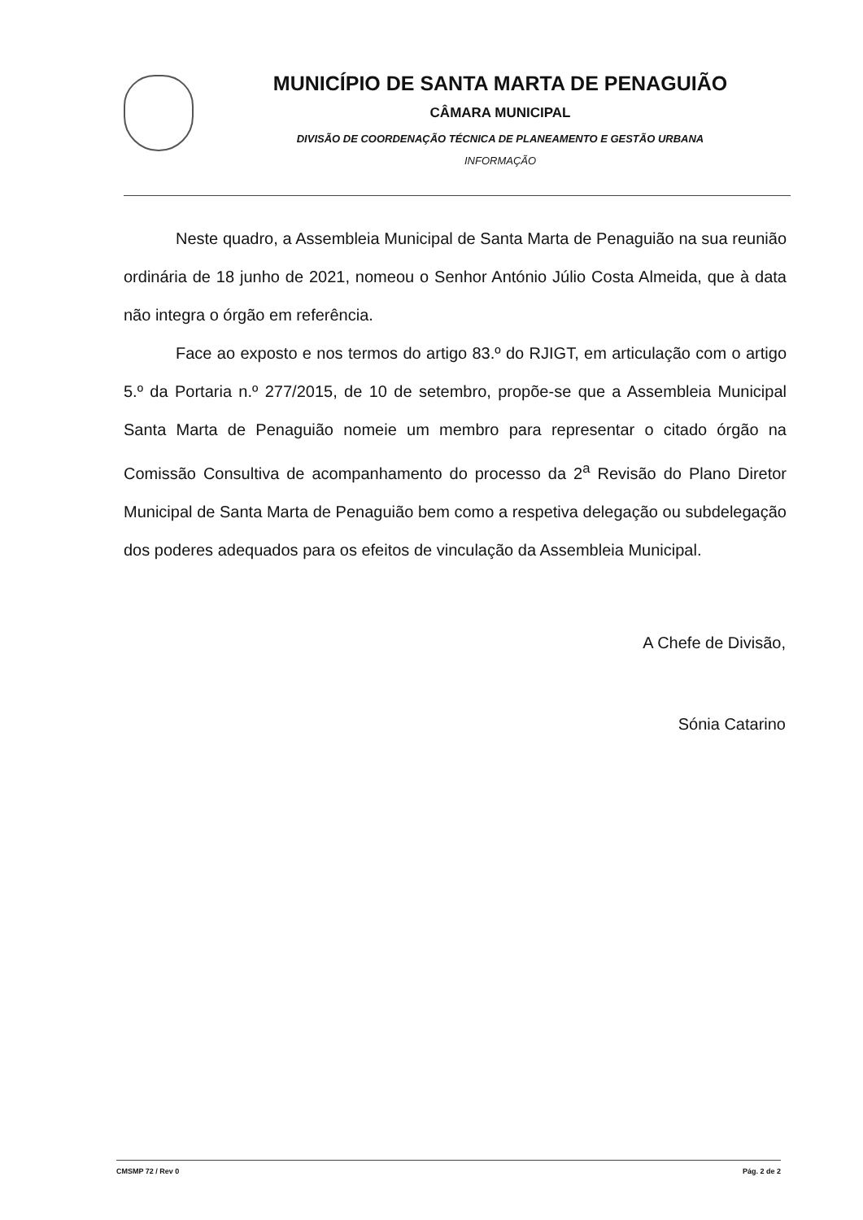MUNICÍPIO DE SANTA MARTA DE PENAGUIÃO
CÂMARA MUNICIPAL
DIVISÃO DE COORDENAÇÃO TÉCNICA DE PLANEAMENTO E GESTÃO URBANA
INFORMAÇÃO
Neste quadro, a Assembleia Municipal de Santa Marta de Penaguião na sua reunião ordinária de 18 junho de 2021, nomeou o Senhor António Júlio Costa Almeida, que à data não integra o órgão em referência.
Face ao exposto e nos termos do artigo 83.º do RJIGT, em articulação com o artigo 5.º da Portaria n.º 277/2015, de 10 de setembro, propõe-se que a Assembleia Municipal Santa Marta de Penaguião nomeie um membro para representar o citado órgão na Comissão Consultiva de acompanhamento do processo da 2<sup>a</sup> Revisão do Plano Diretor Municipal de Santa Marta de Penaguião bem como a respetiva delegação ou subdelegação dos poderes adequados para os efeitos de vinculação da Assembleia Municipal.
A Chefe de Divisão,
Sónia Catarino
CMSMP 72 / Rev 0 Pág. 2 de 2